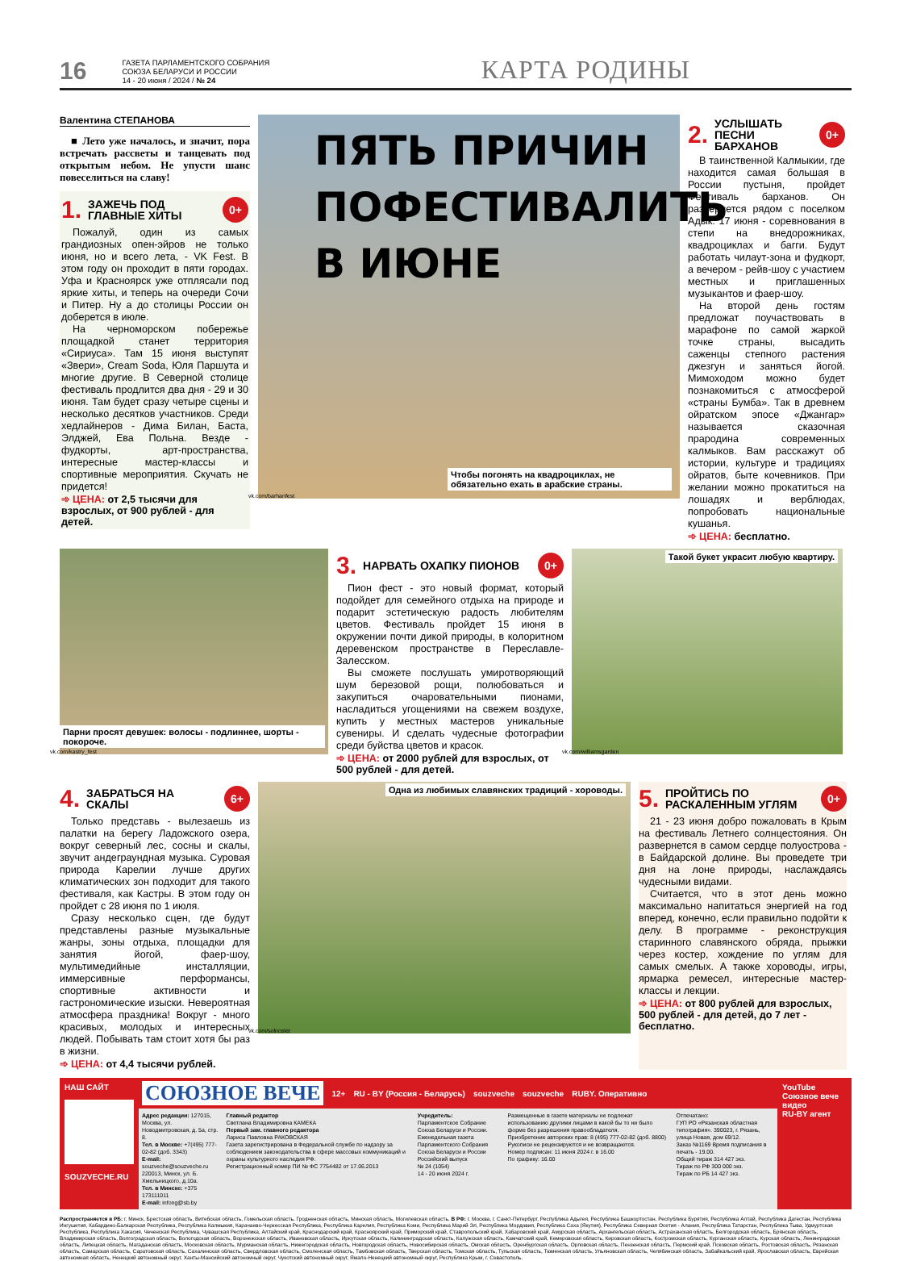16
ГАЗЕТА ПАРЛАМЕНТСКОГО СОБРАНИЯ
СОЮЗА БЕЛАРУСИ И РОССИИ
14 - 20 июня / 2024 / № 24
КАРТА РОДИНЫ
Валентина СТЕПАНОВА
■ Лето уже началось, и значит, пора встречать рассветы и танцевать под открытым небом. Не упусти шанс повеселиться на славу!
1. ЗАЖЕЧЬ ПОД ГЛАВНЫЕ ХИТЫ 0+
Пожалуй, один из самых грандиозных опен-эйров не только июня, но и всего лета, - VK Fest. В этом году он проходит в пяти городах. Уфа и Красноярск уже отплясали под яркие хиты, и теперь на очереди Сочи и Питер. Ну а до столицы России он доберется в июле.
На черноморском побережье площадкой станет территория «Сириуса». Там 15 июня выступят «Звери», Cream Soda, Юля Паршута и многие другие. В Северной столице фестиваль продлится два дня - 29 и 30 июня. Там будет сразу четыре сцены и несколько десятков участников. Среди хедлайнеров - Дима Билан, Баста, Элджей, Ева Польна. Везде - фудкорты, арт-пространства, интересные мастер-классы и спортивные мероприятия. Скучать не придется!
➾ ЦЕНА: от 2,5 тысячи для взрослых, от 900 рублей - для детей.
ПЯТЬ ПРИЧИН ПОФЕСТИВАЛИТЬ В ИЮНЕ
Чтобы погонять на квадроциклах, не обязательно ехать в арабские страны.
vk.com/barhanfest
2. УСЛЫШАТЬ ПЕСНИ БАРХАНОВ 0+
В таинственной Калмыкии, где находится самая большая в России пустыня, пройдет Фестиваль барханов. Он развернется рядом с поселком Адык. 17 июня - соревнования в степи на внедорожниках, квадроциклах и багги. Будут работать чилаут-зона и фудкорт, а вечером - рейв-шоу с участием местных и приглашенных музыкантов и фаер-шоу.
На второй день гостям предложат поучаствовать в марафоне по самой жаркой точке страны, высадить саженцы степного растения джезгун и заняться йогой. Мимоходом можно будет познакомиться с атмосферой «страны Бумба». Так в древнем ойратском эпосе «Джангар» называется сказочная прародина современных калмыков. Вам расскажут об истории, культуре и традициях ойратов, быте кочевников. При желании можно прокатиться на лошадях и верблюдах, попробовать национальные кушанья.
➾ ЦЕНА: бесплатно.
Парни просят девушек: волосы - подлиннее, шорты - покороче.
vk.com/kastry_fest
3. НАРВАТЬ ОХАПКУ ПИОНОВ 0+
Пион фест - это новый формат, который подойдет для семейного отдыха на природе и подарит эстетическую радость любителям цветов. Фестиваль пройдет 15 июня в окружении почти дикой природы, в колоритном деревенском пространстве в Переславле-Залесском.
Вы сможете послушать умиротворяющий шум березовой рощи, полюбоваться и закупиться очаровательными пионами, насладиться угощениями на свежем воздухе, купить у местных мастеров уникальные сувениры. И сделать чудесные фотографии среди буйства цветов и красок.
➾ ЦЕНА: от 2000 рублей для взрослых, от 500 рублей - для детей.
Такой букет украсит любую квартиру.
vk.com/williamsgarden
4. ЗАБРАТЬСЯ НА СКАЛЫ 6+
Только представь - вылезаешь из палатки на берегу Ладожского озера, вокруг северный лес, сосны и скалы, звучит андеграундная музыка. Суровая природа Карелии лучше других климатических зон подходит для такого фестиваля, как Кастры. В этом году он пройдет с 28 июня по 1 июля.
Сразу несколько сцен, где будут представлены разные музыкальные жанры, зоны отдыха, площадки для занятия йогой, фаер-шоу, мультимедийные инсталляции, иммерсивные перформансы, спортивные активности и гастрономические изыски. Невероятная атмосфера праздника! Вокруг - много красивых, молодых и интересных людей. Побывать там стоит хотя бы раз в жизни.
➾ ЦЕНА: от 4,4 тысячи рублей.
Одна из любимых славянских традиций - хороводы.
vk.com/solncelet
5. ПРОЙТИСЬ ПО РАСКАЛЕННЫМ УГЛЯМ 0+
21 - 23 июня добро пожаловать в Крым на фестиваль Летнего солнцестояния. Он развернется в самом сердце полуострова - в Байдарской долине. Вы проведете три дня на лоне природы, наслаждаясь чудесными видами.
Считается, что в этот день можно максимально напитаться энергией на год вперед, конечно, если правильно подойти к делу. В программе - реконструкция старинного славянского обряда, прыжки через костер, хождение по углям для самых смелых. А также хороводы, игры, ярмарка ремесел, интересные мастер-классы и лекции.
➾ ЦЕНА: от 800 рублей для взрослых, 500 рублей - для детей, до 7 лет - бесплатно.
НАШ САЙТ
SOUZVECHE.RU
СОЮЗНОЕ ВЕЧЕ 12+ RU - BY (Россия - Беларусь) souzveche souzveche RUBY. Оперативно
Адрес редакции: 127015, Москва, ул. Новодмитровская, д. 5а, стр. 8.
Тел. в Москве: +7(495) 777-02-82 (доб. 3343)
E-mail: souzveche@souzveche.ru
220013, Минск, ул. Б. Хмельницкого, д.10а.
Тел. в Минске: +375 173111011
E-mail: infong@sb.by
Главный редактор
Светлана Владимировна КАМЕКА
Первый зам. главного редактора
Лариса Павловна РАКОВСКАЯ
Газета зарегистрирована в Федеральной службе по надзору за соблюдением законодательства в сфере массовых коммуникаций и охраны культурного наследия РФ.
Регистрационный номер ПИ № ФС 7754482 от 17.06.2013
Учредитель:
Парламентское Собрание Союза Беларуси и России.
Еженедельная газета Парламентского Собрания Союза Беларуси и России
Российский выпуск
№ 24 (1054)
14 - 20 июня 2024 г.
Размещенные в газете материалы не подлежат использованию другими лицами в какой бы то ни было форме без разрешения правообладателя.
Приобретение авторских прав: 8 (495) 777-02-82 (доб. 8800)
Рукописи не рецензируются и не возвращаются.
Номер подписан: 11 июня 2024 г. в 16.00
По графику: 16.00
Отпечатано:
ГУП РО «Рязанская областная типография». 390023, г. Рязань, улица Новая, дом 69/12.
Заказ №1169 Время подписания в печать - 19.00.
Общий тираж 314 427 экз.
Тираж по РФ 300 000 экз.
Тираж по РБ 14 427 экз.
YouTube
Союзное вече видео
RU-BY агент
Распространяется в РБ: г. Минск, Брестская область, Витебская область, Гомельская область, Гродненская область, Минская область, Могилевская область. В РФ: г. Москва, г. Санкт-Петербург, Республика Адыгея, Республика Башкортостан, Республика Бурятия, Республика Алтай, Республика Дагестан, Республика Ингушетия, Кабардино-Балкарская Республика, Республика Калмыкия, Карачаево-Черкесская Республика, Республика Карелия, Республика Коми, Республика Марий Эл, Республика Мордовия, Республика Саха (Якутия), Республика Северная Осетия - Алания, Республика Татарстан, Республика Тыва, Удмуртская Республика, Республика Хакасия, Чеченская Республика, Чувашская Республика, Алтайский край, Краснодарский край, Красноярский край, Приморский край, Ставропольский край, Хабаровский край, Амурская область, Архангельская область, Астраханская область, Белгородская область, Брянская область, Владимирская область, Волгоградская область, Вологодская область, Воронежская область, Ивановская область, Иркутская область, Калининградская область, Калужская область, Камчатский край, Кемеровская область, Кировская область, Костромская область, Курганская область, Курская область, Ленинградская область, Липецкая область, Магаданская область, Московская область, Мурманская область, Нижегородская область, Новгородская область, Новосибирская область, Омская область, Оренбургская область, Орловская область, Пензенская область, Пермский край, Псковская область, Ростовская область, Рязанская область, Самарская область, Саратовская область, Сахалинская область, Свердловская область, Смоленская область, Тамбовская область, Тверская область, Томская область, Тульская область, Тюменская область, Ульяновская область, Челябинская область, Забайкальский край, Ярославская область, Еврейская автономная область, Ненецкий автономный округ, Ханты-Мансийский автономный округ, Чукотский автономный округ, Ямало-Ненецкий автономный округ, Республика Крым, г. Севастополь.